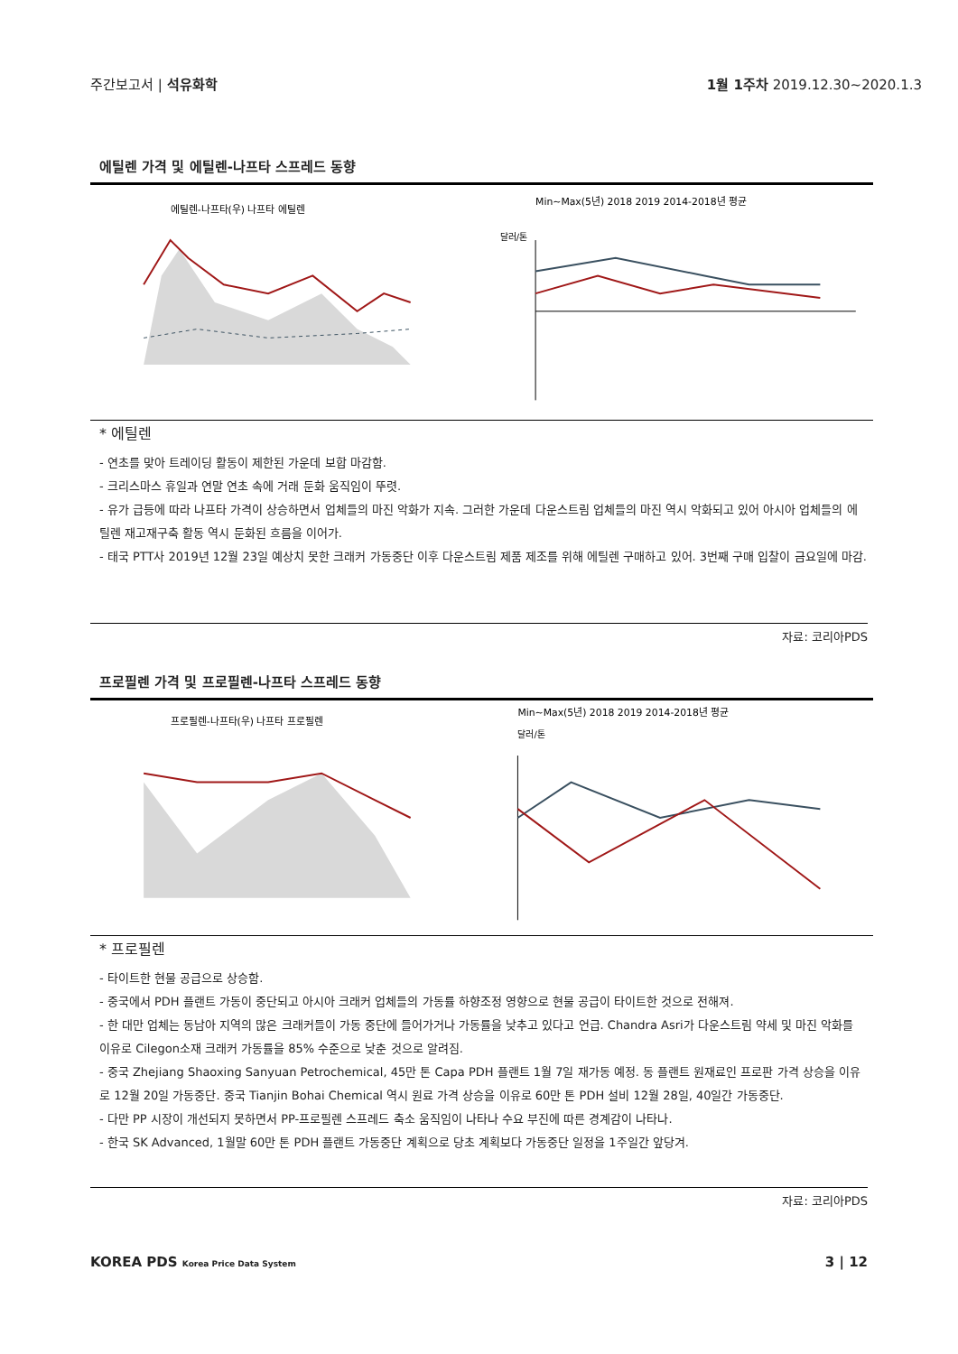주간보고서 | 석유화학 1월 1주차 2019.12.30~2020.1.3
에틸렌 가격 및 에틸렌-나프타 스프레드 동향
에틸렌-나프타(우) 나프타 에틸렌
Min~Max(5년) 2018 2019 2014-2018년 평균
달러/톤
* 에틸렌
- 연초를 맞아 트레이딩 활동이 제한된 가운데 보합 마감함.
- 크리스마스 휴일과 연말 연초 속에 거래 둔화 움직임이 뚜렷.
- 유가 급등에 따라 나프타 가격이 상승하면서 업체들의 마진 악화가 지속. 그러한 가운데 다운스트림 업체들의 마진 역시 악화되고 있어 아시아 업체들의 에틸렌 재고재구축 활동 역시 둔화된 흐름을 이어가.
- 태국 PTT사 2019년 12월 23일 예상치 못한 크래커 가동중단 이후 다운스트림 제품 제조를 위해 에틸렌 구매하고 있어. 3번째 구매 입찰이 금요일에 마감.
자료: 코리아PDS
프로필렌 가격 및 프로필렌-나프타 스프레드 동향
프로필렌-나프타(우) 나프타 프로필렌
Min~Max(5년) 2018 2019 2014-2018년 평균
달러/톤
* 프로필렌
- 타이트한 현물 공급으로 상승함.
- 중국에서 PDH 플랜트 가동이 중단되고 아시아 크래커 업체들의 가동률 하향조정 영향으로 현물 공급이 타이트한 것으로 전해져.
- 한 대만 업체는 동남아 지역의 많은 크래커들이 가동 중단에 들어가거나 가동률을 낮추고 있다고 언급. Chandra Asri가 다운스트림 약세 및 마진 악화를 이유로 Cilegon소재 크래커 가동률을 85% 수준으로 낮춘 것으로 알려짐.
- 중국 Zhejiang Shaoxing Sanyuan Petrochemical, 45만 톤 Capa PDH 플랜트 1월 7일 재가동 예정. 동 플랜트 원재료인 프로판 가격 상승을 이유로 12월 20일 가동중단. 중국 Tianjin Bohai Chemical 역시 원료 가격 상승을 이유로 60만 톤 PDH 설비 12월 28일, 40일간 가동중단.
- 다만 PP 시장이 개선되지 못하면서 PP-프로필렌 스프레드 축소 움직임이 나타나 수요 부진에 따른 경계감이 나타나.
- 한국 SK Advanced, 1월말 60만 톤 PDH 플랜트 가동중단 계획으로 당초 계획보다 가동중단 일정을 1주일간 앞당겨.
자료: 코리아PDS
KOREA PDS Korea Price Data System
3 | 12